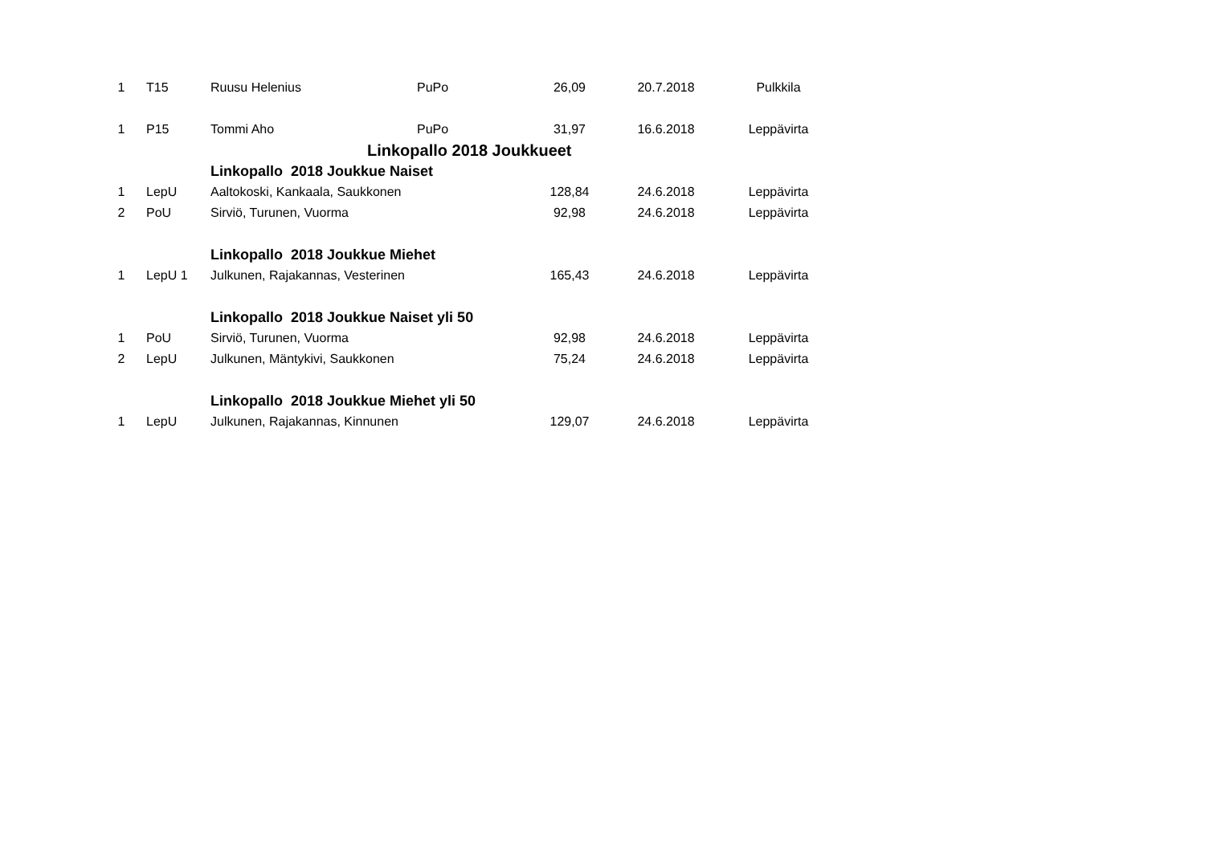| 1 | T15 | Ruusu Helenius | PuPo | 26,09 | 20.7.2018 | Pulkkila |
| 1 | P15 | Tommi Aho | PuPo | 31,97 | 16.6.2018 | Leppävirta |
| | | Linkopallo 2018 Joukkueet | | | | |
| | | Linkopallo 2018 Joukkue Naiset | | | | |
| 1 | LepU | Aaltokoski, Kankaala, Saukkonen | | 128,84 | 24.6.2018 | Leppävirta |
| 2 | PoU | Sirviö, Turunen, Vuorma | | 92,98 | 24.6.2018 | Leppävirta |
| | | Linkopallo 2018 Joukkue Miehet | | | | |
| 1 | LepU 1 | Julkunen, Rajakannas, Vesterinen | | 165,43 | 24.6.2018 | Leppävirta |
| | | Linkopallo 2018 Joukkue Naiset yli 50 | | | | |
| 1 | PoU | Sirviö, Turunen, Vuorma | | 92,98 | 24.6.2018 | Leppävirta |
| 2 | LepU | Julkunen, Mäntykivi, Saukkonen | | 75,24 | 24.6.2018 | Leppävirta |
| | | Linkopallo 2018 Joukkue Miehet yli 50 | | | | |
| 1 | LepU | Julkunen, Rajakannas, Kinnunen | | 129,07 | 24.6.2018 | Leppävirta |